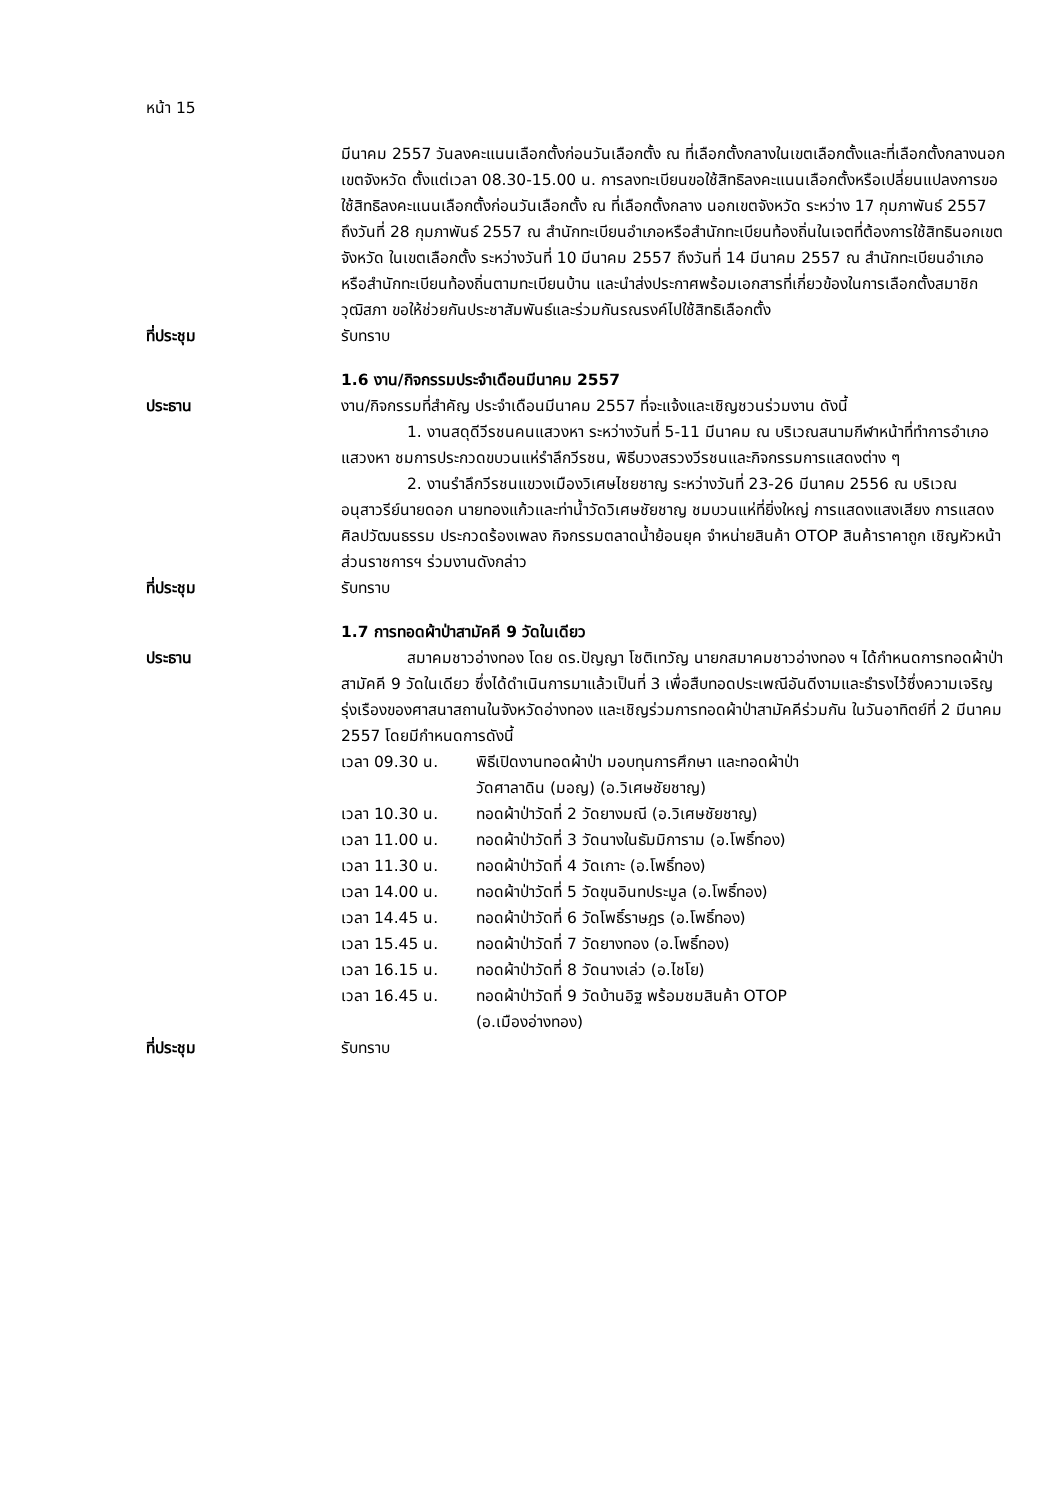หน้า 15
มีนาคม 2557 วันลงคะแนนเลือกตั้งก่อนวันเลือกตั้ง ณ ที่เลือกตั้งกลางในเขตเลือกตั้งและที่เลือกตั้งกลางนอกเขตจังหวัด ตั้งแต่เวลา 08.30-15.00 น. การลงทะเบียนขอใช้สิทธิลงคะแนนเลือกตั้งหรือเปลี่ยนแปลงการขอใช้สิทธิลงคะแนนเลือกตั้งก่อนวันเลือกตั้ง ณ ที่เลือกตั้งกลาง นอกเขตจังหวัด ระหว่าง 17 กุมภาพันธ์ 2557 ถึงวันที่ 28 กุมภาพันธ์ 2557 ณ สำนักทะเบียนอำเภอหรือสำนักทะเบียนท้องถิ่นในเจตที่ต้องการใช้สิทธินอกเขตจังหวัด ในเขตเลือกตั้ง ระหว่างวันที่ 10 มีนาคม 2557 ถึงวันที่ 14 มีนาคม 2557 ณ สำนักทะเบียนอำเภอหรือสำนักทะเบียนท้องถิ่นตามทะเบียนบ้าน และนำส่งประกาศพร้อมเอกสารที่เกี่ยวข้องในการเลือกตั้งสมาชิกวุฒิสภา ขอให้ช่วยกันประชาสัมพันธ์และร่วมกันรณรงค์ไปใช้สิทธิเลือกตั้ง
ที่ประชุม รับทราบ
1.6 งาน/กิจกรรมประจำเดือนมีนาคม 2557
ประธาน งาน/กิจกรรมที่สำคัญ ประจำเดือนมีนาคม 2557 ที่จะแจ้งและเชิญชวนร่วมงาน ดังนี้
1. งานสดุดีวีรชนคนแสวงหา ระหว่างวันที่ 5-11 มีนาคม ณ บริเวณสนามกีฬาหน้าที่ทำการอำเภอแสวงหา ชมการประกวดขบวนแห่รำลึกวีรชน, พิธีบวงสรวงวีรชนและกิจกรรมการแสดงต่าง ๆ
2. งานรำลึกวีรชนแขวงเมืองวิเศษไชยชาญ ระหว่างวันที่ 23-26 มีนาคม 2556 ณ บริเวณอนุสาวรีย์นายดอก นายทองแก้วและท่าน้ำวัดวิเศษชัยชาญ ชมบวนแห่ที่ยิ่งใหญ่ การแสดงแสงเสียง การแสดงศิลปวัฒนธรรม ประกวดร้องเพลง กิจกรรมตลาดน้ำย้อนยุค จำหน่ายสินค้า OTOP สินค้าราคาถูก เชิญหัวหน้าส่วนราชการฯ ร่วมงานดังกล่าว
ที่ประชุม รับทราบ
1.7 การทอดผ้าป่าสามัคคี 9 วัดในเดียว
ประธาน สมาคมชาวอ่างทอง โดย ดร.ปัญญา โชติเทวัญ นายกสมาคมชาวอ่างทอง ฯ ได้กำหนดการทอดผ้าป่าสามัคคี 9 วัดในเดียว ซึ่งได้ดำเนินการมาแล้วเป็นที่ 3 เพื่อสืบทอดประเพณีอันดีงามและธำรงไว้ซึ่งความเจริญรุ่งเรืองของศาสนาสถานในจังหวัดอ่างทอง และเชิญร่วมการทอดผ้าป่าสามัคคีร่วมกัน ในวันอาทิตย์ที่ 2 มีนาคม 2557 โดยมีกำหนดการดังนี้
เวลา 09.30 น. พิธีเปิดงานทอดผ้าป่า มอบทุนการศึกษา และทอดผ้าป่า
วัดศาลาดิน (มอญ) (อ.วิเศษชัยชาญ)
เวลา 10.30 น. ทอดผ้าป่าวัดที่ 2 วัดยางมณี (อ.วิเศษชัยชาญ)
เวลา 11.00 น. ทอดผ้าป่าวัดที่ 3 วัดนางในธัมมิการาม (อ.โพธิ์ทอง)
เวลา 11.30 น. ทอดผ้าป่าวัดที่ 4 วัดเกาะ (อ.โพธิ์ทอง)
เวลา 14.00 น. ทอดผ้าป่าวัดที่ 5 วัดขุนอินทประมูล (อ.โพธิ์ทอง)
เวลา 14.45 น. ทอดผ้าป่าวัดที่ 6 วัดโพธิ์ราษฎร (อ.โพธิ์ทอง)
เวลา 15.45 น. ทอดผ้าป่าวัดที่ 7 วัดยางทอง (อ.โพธิ์ทอง)
เวลา 16.15 น. ทอดผ้าป่าวัดที่ 8 วัดนางเล่ว (อ.ไชโย)
เวลา 16.45 น. ทอดผ้าป่าวัดที่ 9 วัดบ้านอิฐ พร้อมชมสินค้า OTOP
(อ.เมืองอ่างทอง)
ที่ประชุม รับทราบ